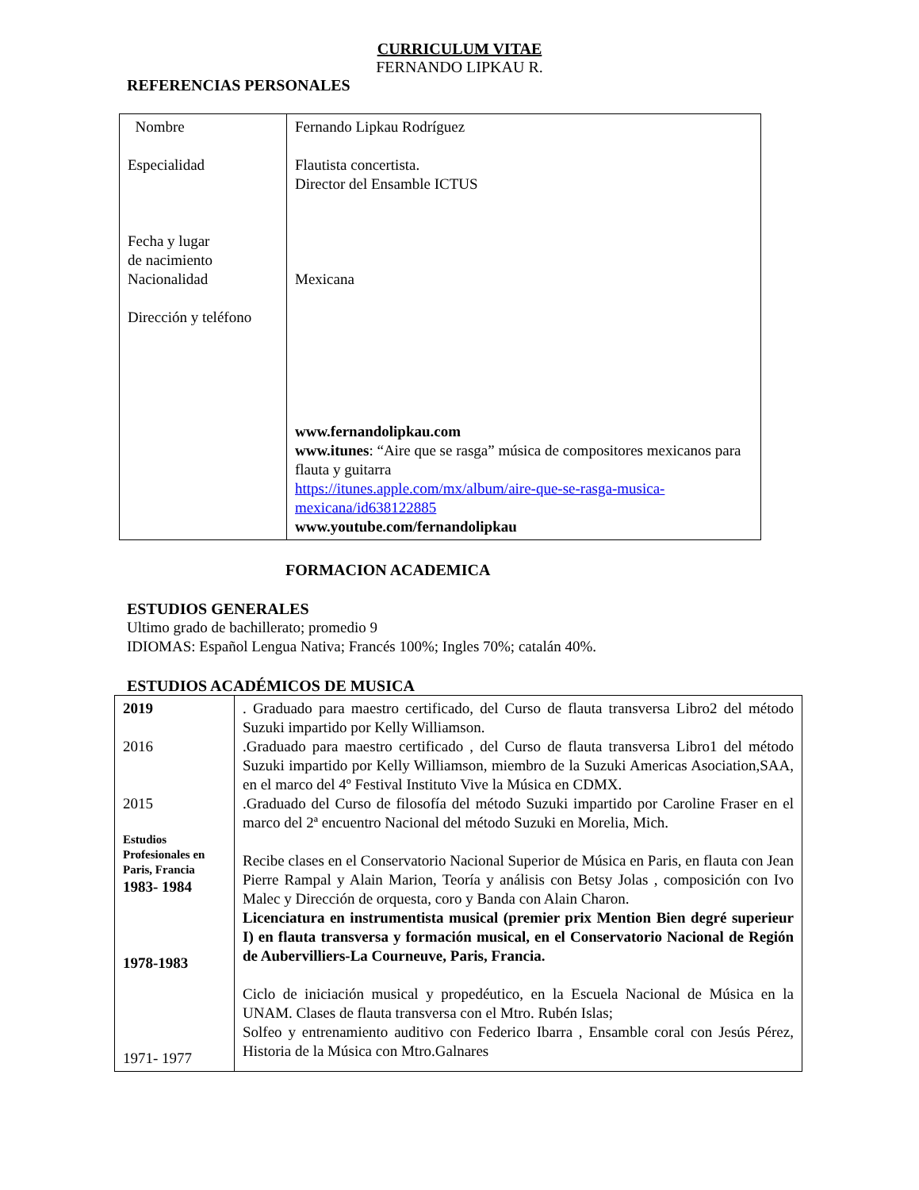CURRICULUM VITAE
FERNANDO LIPKAU R.
REFERENCIAS PERSONALES
| Nombre Especialidad Fecha y lugar de nacimiento Nacionalidad Dirección y teléfono | Fernando Lipkau Rodríguez Flautista concertista. Director del Ensamble ICTUS Mexicana www.fernandolipkau.com www.itunes : “Aire que se rasga” música de compositores mexicanos para flauta y guitarra https://itunes.apple.com/mx/album/aire-que-se-rasga-musica-mexicana/id638122885 www.youtube.com/fernandolipkau |
FORMACION ACADEMICA
ESTUDIOS GENERALES
Ultimo grado de bachillerato; promedio 9
IDIOMAS: Español Lengua Nativa; Francés 100%; Ingles 70%; catalán 40%.
ESTUDIOS ACADÉMICOS DE MUSICA
| 2019 2016 2015 Estudios Profesionales en Paris, Francia 1983- 1984 1978-1983 1971- 1977 | . Graduado para maestro certificado, del Curso de flauta transversa Libro2 del método Suzuki impartido por Kelly Williamson. .Graduado para maestro certificado , del Curso de flauta transversa Libro1 del método Suzuki impartido por Kelly Williamson, miembro de la Suzuki Americas Asociation,SAA, en el marco del 4º Festival Instituto Vive la Música en CDMX. .Graduado del Curso de filosofía del método Suzuki impartido por Caroline Fraser en el marco del 2ª encuentro Nacional del método Suzuki en Morelia, Mich. Recibe clases en el Conservatorio Nacional Superior de Música en Paris, en flauta con Jean Pierre Rampal y Alain Marion, Teoría y análisis con Betsy Jolas , composición con Ivo Malec y Dirección de orquesta, coro y Banda con Alain Charon. Licenciatura en instrumentista musical (premier prix Mention Bien degré superieur I) en flauta transversa y formación musical, en el Conservatorio Nacional de Región de Aubervilliers-La Courneuve, Paris, Francia. Ciclo de iniciación musical y propedéutico, en la Escuela Nacional de Música en la UNAM. Clases de flauta transversa con el Mtro. Rubén Islas; Solfeo y entrenamiento auditivo con Federico Ibarra , Ensamble coral con Jesús Pérez, Historia de la Música con Mtro.Galnares |